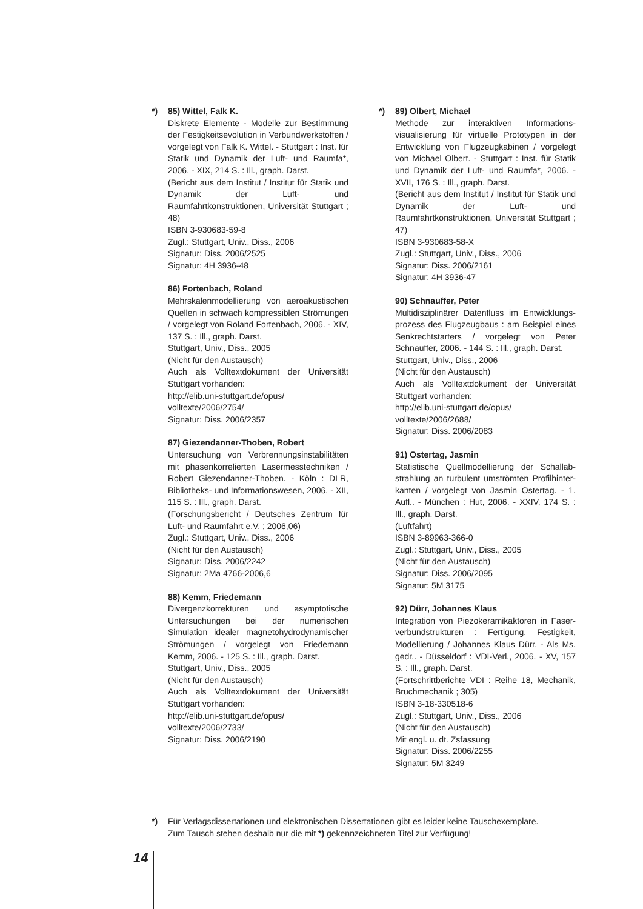*)
85) Wittel, Falk K.
Diskrete Elemente - Modelle zur Bestimmung der Festigkeitsevolution in Verbundwerkstoffen / vorgelegt von Falk K. Wittel. - Stuttgart : Inst. für Statik und Dynamik der Luft- und Raumfa*, 2006. - XIX, 214 S. : Ill., graph. Darst.
(Bericht aus dem Institut / Institut für Statik und Dynamik der Luft- und Raumfahrtkonstruktionen, Universität Stuttgart ; 48)
ISBN 3-930683-59-8
Zugl.: Stuttgart, Univ., Diss., 2006
Signatur: Diss. 2006/2525
Signatur: 4H 3936-48
86) Fortenbach, Roland
Mehrskalenmodellierung von aeroakustischen Quellen in schwach kompressiblen Strömungen / vorgelegt von Roland Fortenbach, 2006. - XIV, 137 S. : Ill., graph. Darst.
Stuttgart, Univ., Diss., 2005
(Nicht für den Austausch)
Auch als Volltextdokument der Universität Stuttgart vorhanden:
http://elib.uni-stuttgart.de/opus/
volltexte/2006/2754/
Signatur: Diss. 2006/2357
87) Giezendanner-Thoben, Robert
Untersuchung von Verbrennungsinstabilitäten mit phasenkorrelierten Lasermesstechniken / Robert Giezendanner-Thoben. - Köln : DLR, Bibliotheks- und Informationswesen, 2006. - XII, 115 S. : Ill., graph. Darst.
(Forschungsbericht / Deutsches Zentrum für Luft- und Raumfahrt e.V. ; 2006,06)
Zugl.: Stuttgart, Univ., Diss., 2006
(Nicht für den Austausch)
Signatur: Diss. 2006/2242
Signatur: 2Ma 4766-2006,6
88) Kemm, Friedemann
Divergenzkorrekturen und asymptotische Untersuchungen bei der numerischen Simulation idealer magnetohydrodynamischer Strömungen / vorgelegt von Friedemann Kemm, 2006. - 125 S. : Ill., graph. Darst.
Stuttgart, Univ., Diss., 2005
(Nicht für den Austausch)
Auch als Volltextdokument der Universität Stuttgart vorhanden:
http://elib.uni-stuttgart.de/opus/
volltexte/2006/2733/
Signatur: Diss. 2006/2190
*)
89) Olbert, Michael
Methode zur interaktiven Informations-visualisierung für virtuelle Prototypen in der Entwicklung von Flugzeugkabinen / vorgelegt von Michael Olbert. - Stuttgart : Inst. für Statik und Dynamik der Luft- und Raumfa*, 2006. - XVII, 176 S. : Ill., graph. Darst.
(Bericht aus dem Institut / Institut für Statik und Dynamik der Luft- und Raumfahrtkonstruktionen, Universität Stuttgart ; 47)
ISBN 3-930683-58-X
Zugl.: Stuttgart, Univ., Diss., 2006
Signatur: Diss. 2006/2161
Signatur: 4H 3936-47
90) Schnauffer, Peter
Multidisziplinärer Datenfluss im Entwicklungs-prozess des Flugzeugbaus : am Beispiel eines Senkrechtstarters / vorgelegt von Peter Schnauffer, 2006. - 144 S. : Ill., graph. Darst.
Stuttgart, Univ., Diss., 2006
(Nicht für den Austausch)
Auch als Volltextdokument der Universität Stuttgart vorhanden:
http://elib.uni-stuttgart.de/opus/
volltexte/2006/2688/
Signatur: Diss. 2006/2083
91) Ostertag, Jasmin
Statistische Quellmodellierung der Schallab-strahlung an turbulent umströmten Profilhinter-kanten / vorgelegt von Jasmin Ostertag. - 1. Aufl.. - München : Hut, 2006. - XXIV, 174 S. : Ill., graph. Darst.
(Luftfahrt)
ISBN 3-89963-366-0
Zugl.: Stuttgart, Univ., Diss., 2005
(Nicht für den Austausch)
Signatur: Diss. 2006/2095
Signatur: 5M 3175
92) Dürr, Johannes Klaus
Integration von Piezokeramikaktoren in Faser-verbundstrukturen : Fertigung, Festigkeit, Modellierung / Johannes Klaus Dürr. - Als Ms. gedr.. - Düsseldorf : VDI-Verl., 2006. - XV, 157 S. : Ill., graph. Darst.
(Fortschrittberichte VDI : Reihe 18, Mechanik, Bruchmechanik ; 305)
ISBN 3-18-330518-6
Zugl.: Stuttgart, Univ., Diss., 2006
(Nicht für den Austausch)
Mit engl. u. dt. Zsfassung
Signatur: Diss. 2006/2255
Signatur: 5M 3249
*) Für Verlagsdissertationen und elektronischen Dissertationen gibt es leider keine Tauschexemplare.
Zum Tausch stehen deshalb nur die mit *) gekennzeichneten Titel zur Verfügung!
14